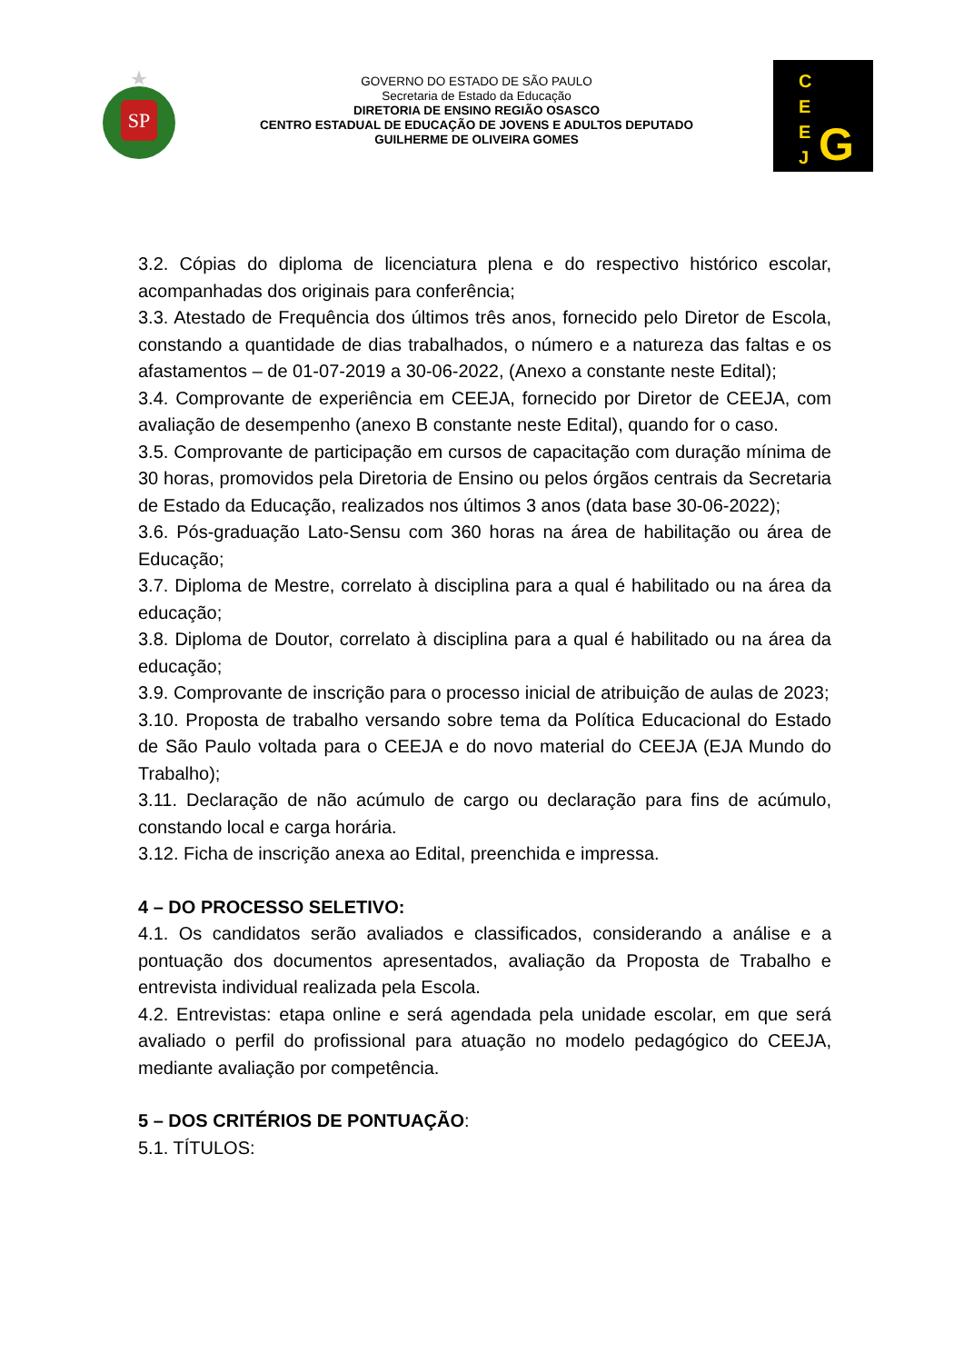SP
GOVERNO DO ESTADO DE SÃO PAULO
Secretaria de Estado da Educação
DIRETORIA DE ENSINO REGIÃO OSASCO
CENTRO ESTADUAL DE EDUCAÇÃO DE JOVENS E ADULTOS DEPUTADO
GUILHERME DE OLIVEIRA GOMES
C
E
E
J
G
3.2. Cópias do diploma de licenciatura plena e do respectivo histórico escolar, acompanhadas dos originais para conferência;
3.3. Atestado de Frequência dos últimos três anos, fornecido pelo Diretor de Escola, constando a quantidade de dias trabalhados, o número e a natureza das faltas e os afastamentos – de 01-07-2019 a 30-06-2022, (Anexo a constante neste Edital);
3.4. Comprovante de experiência em CEEJA, fornecido por Diretor de CEEJA, com avaliação de desempenho (anexo B constante neste Edital), quando for o caso.
3.5. Comprovante de participação em cursos de capacitação com duração mínima de 30 horas, promovidos pela Diretoria de Ensino ou pelos órgãos centrais da Secretaria de Estado da Educação, realizados nos últimos 3 anos (data base 30-06-2022);
3.6. Pós-graduação Lato-Sensu com 360 horas na área de habilitação ou área de Educação;
3.7. Diploma de Mestre, correlato à disciplina para a qual é habilitado ou na área da educação;
3.8. Diploma de Doutor, correlato à disciplina para a qual é habilitado ou na área da educação;
3.9. Comprovante de inscrição para o processo inicial de atribuição de aulas de 2023;
3.10. Proposta de trabalho versando sobre tema da Política Educacional do Estado de São Paulo voltada para o CEEJA e do novo material do CEEJA (EJA Mundo do Trabalho);
3.11. Declaração de não acúmulo de cargo ou declaração para fins de acúmulo, constando local e carga horária.
3.12. Ficha de inscrição anexa ao Edital, preenchida e impressa.
4 – DO PROCESSO SELETIVO:
4.1. Os candidatos serão avaliados e classificados, considerando a análise e a pontuação dos documentos apresentados, avaliação da Proposta de Trabalho e entrevista individual realizada pela Escola.
4.2. Entrevistas: etapa online e será agendada pela unidade escolar, em que será avaliado o perfil do profissional para atuação no modelo pedagógico do CEEJA, mediante avaliação por competência.
5 – DOS CRITÉRIOS DE PONTUAÇÃO:
5.1. TÍTULOS: